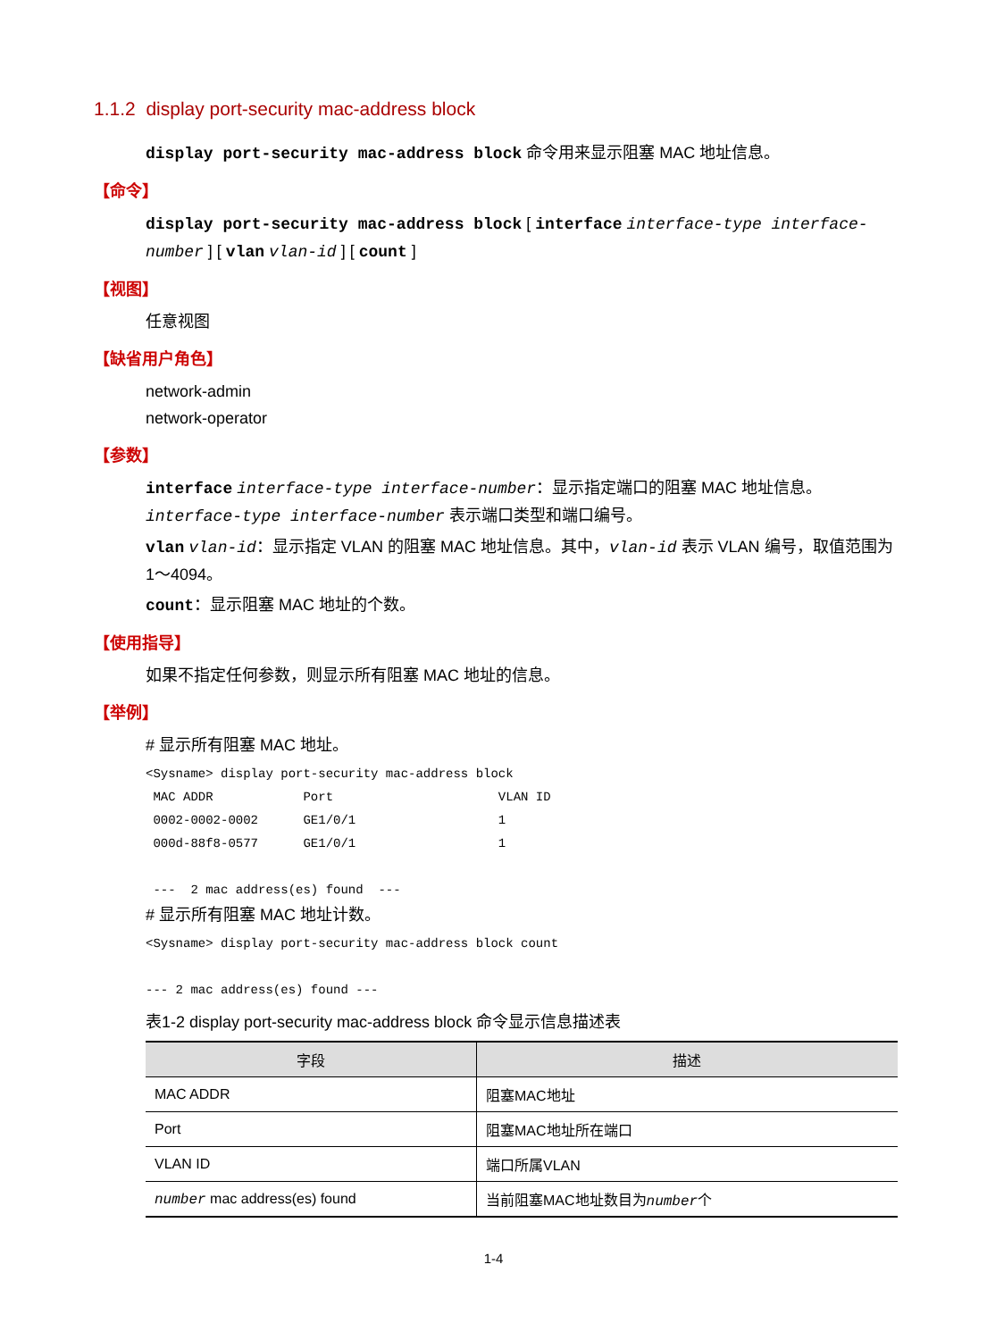1.1.2 display port-security mac-address block
display port-security mac-address block 命令用来显示阻塞 MAC 地址信息。
【命令】
display port-security mac-address block [ interface interface-type interface-number ] [ vlan vlan-id ] [ count ]
【视图】
任意视图
【缺省用户角色】
network-admin
network-operator
【参数】
interface interface-type interface-number：显示指定端口的阻塞 MAC 地址信息。interface-type interface-number 表示端口类型和端口编号。
vlan vlan-id：显示指定 VLAN 的阻塞 MAC 地址信息。其中，vlan-id 表示 VLAN 编号，取值范围为 1～4094。
count：显示阻塞 MAC 地址的个数。
【使用指导】
如果不指定任何参数，则显示所有阻塞 MAC 地址的信息。
【举例】
# 显示所有阻塞 MAC 地址。
<Sysname> display port-security mac-address block
 MAC ADDR            Port                      VLAN ID
 0002-0002-0002      GE1/0/1                   1
 000d-88f8-0577      GE1/0/1                   1

 ---  2 mac address(es) found  ---
# 显示所有阻塞 MAC 地址计数。
<Sysname> display port-security mac-address block count

--- 2 mac address(es) found ---
表1-2 display port-security mac-address block 命令显示信息描述表
| 字段 | 描述 |
| --- | --- |
| MAC ADDR | 阻塞MAC地址 |
| Port | 阻塞MAC地址所在端口 |
| VLAN ID | 端口所属VLAN |
| number mac address(es) found | 当前阻塞MAC地址数目为 number 个 |
1-4